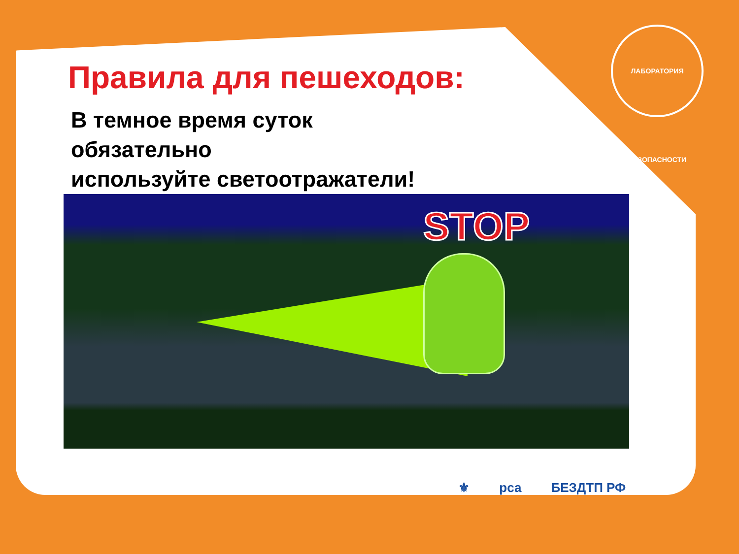ЛАБОРАТОРИЯ БЕЗОПАСНОСТИ
Правила для пешеходов:
В темное время суток
обязательно
используйте светоотражатели!
STOP
⚜ рса БЕЗДТП РФ